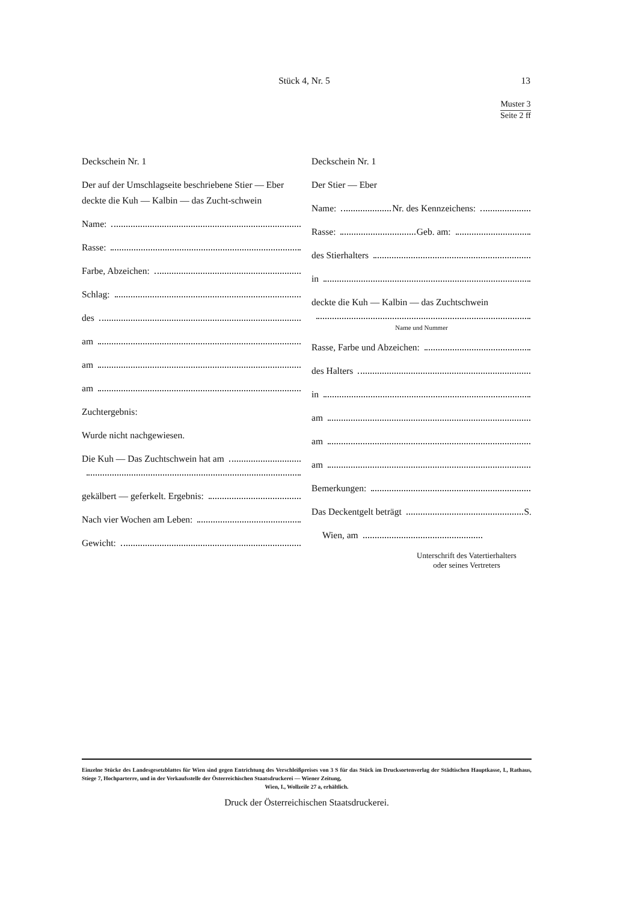Stück 4, Nr. 5
13
Muster 3
Seite 2 ff
Deckschein Nr. 1
Der auf der Umschlagseite beschriebene Stier — Eber deckte die Kuh — Kalbin — das Zucht-schwein
Name:
Rasse:
Farbe, Abzeichen:
Schlag:
des
am
am
am
Zuchtergebnis:
Wurde nicht nachgewiesen.
Die Kuh — Das Zuchtschwein hat am
gekälbert — geferkelt. Ergebnis:
Nach vier Wochen am Leben:
Gewicht:
Deckschein Nr. 1
Der Stier — Eber
Name: Nr. des Kennzeichens:
Rasse: Geb. am:
des Stierhalters
in
deckte die Kuh — Kalbin — das Zuchtschwein
Name und Nummer
Rasse, Farbe und Abzeichen:
des Halters
in
am
am
am
Bemerkungen:
Das Deckentgelt beträgt S.
Wien, am
Unterschrift des Vatertierhalters
oder seines Vertreters
Einzelne Stücke des Landesgesetzblattes für Wien sind gegen Entrichtung des Verschleißpreises von 3 S für das Stück im Drucksortenverlag der Städtischen Hauptkasse, I., Rathaus, Stiege 7, Hochparterre, und in der Verkaufsstelle der Österreichischen Staatsdruckerei — Wiener Zeitung,
Wien, I., Wollzeile 27 a, erhältlich.
Druck der Österreichischen Staatsdruckerei.